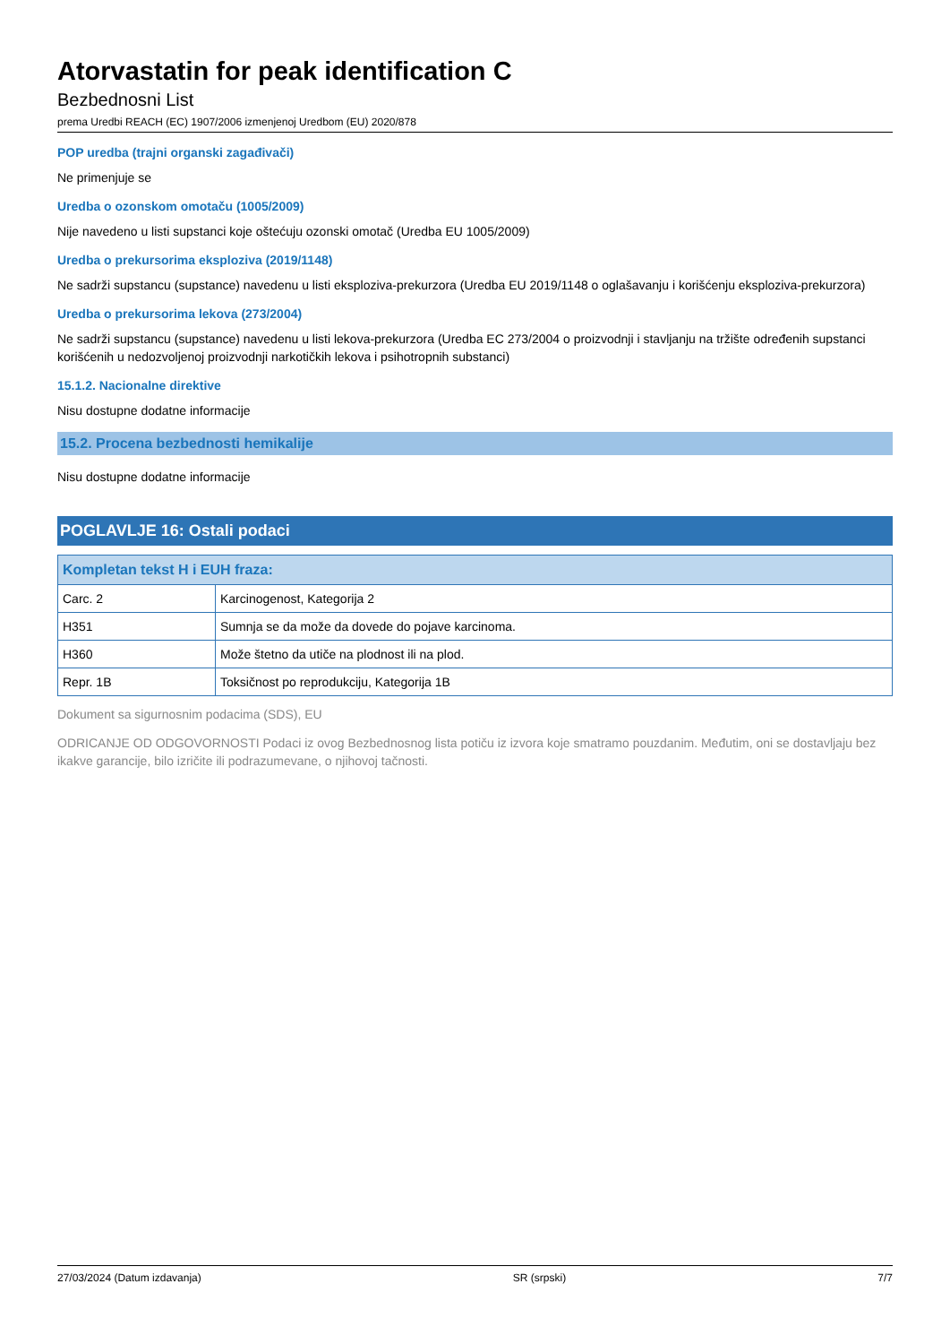Atorvastatin for peak identification C
Bezbednosni List
prema Uredbi REACH (EC) 1907/2006 izmenjenoj Uredbom (EU) 2020/878
POP uredba (trajni organski zagađivači)
Ne primenjuje se
Uredba o ozonskom omotaču (1005/2009)
Nije navedeno u listi supstanci koje oštećuju ozonski omotač (Uredba EU 1005/2009)
Uredba o prekursorima eksploziva (2019/1148)
Ne sadrži supstancu (supstance) navedenu u listi eksploziva-prekurzora (Uredba EU 2019/1148 o oglašavanju i korišćenju eksploziva-prekurzora)
Uredba o prekursorima lekova (273/2004)
Ne sadrži supstancu (supstance) navedenu u listi lekova-prekurzora (Uredba EC 273/2004 o proizvodnji i stavljanju na tržište određenih supstanci korišćenih u nedozvoljenoj proizvodnji narkotičkih lekova i psihotropnih substanci)
15.1.2. Nacionalne direktive
Nisu dostupne dodatne informacije
15.2. Procena bezbednosti hemikalije
Nisu dostupne dodatne informacije
POGLAVLJE 16: Ostali podaci
| Kompletan tekst H i EUH fraza: | |
| --- | --- |
| Carc. 2 | Karcinogenost, Kategorija 2 |
| H351 | Sumnja se da može da dovede do pojave karcinoma. |
| H360 | Može štetno da utiče na plodnost ili na plod. |
| Repr. 1B | Toksičnost po reprodukciju, Kategorija 1B |
Dokument sa sigurnosnim podacima (SDS), EU
ODRICANJE OD ODGOVORNOSTI Podaci iz ovog Bezbednosnog lista potiču iz izvora koje smatramo pouzdanim. Međutim, oni se dostavljaju bez ikakve garancije, bilo izričite ili podrazumevane, o njihovoj tačnosti.
27/03/2024 (Datum izdavanja) SR (srpski) 7/7